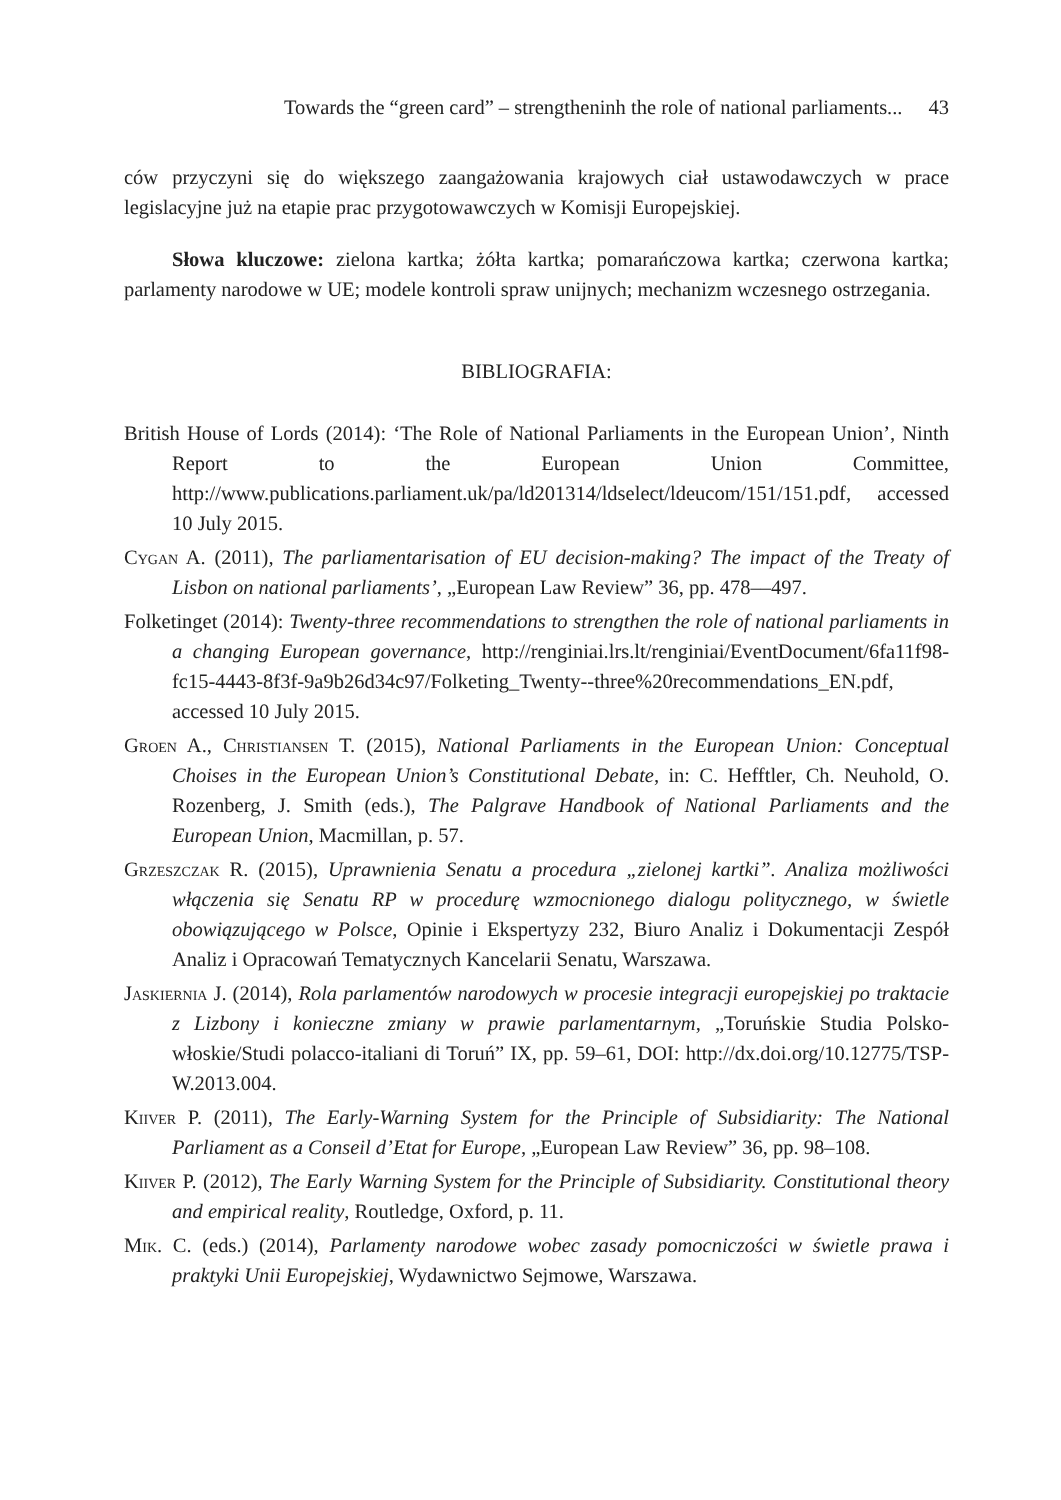Towards the “green card” – strengtheninh the role of national parliaments... 43
ców przyczyni się do większego zaangażowania krajowych ciał ustawodawczych w prace legislacyjne już na etapie prac przygotowawczych w Komisji Europejskiej.
Słowa kluczowe: zielona kartka; żółta kartka; pomarańczowa kartka; czerwona kartka; parlamenty narodowe w UE; modele kontroli spraw unijnych; mechanizm wczesnego ostrzegania.
BIBLIOGRAFIA:
British House of Lords (2014): ‘The Role of National Parliaments in the European Union’, Ninth Report to the European Union Committee, http://www.publications.parliament.uk/pa/ld201314/ldselect/ldeucom/151/151.pdf, accessed 10 July 2015.
Cygan A. (2011), The parliamentarisation of EU decision-making? The impact of the Treaty of Lisbon on national parliaments’, „European Law Review” 36, pp. 478––497.
Folketinget (2014): Twenty-three recommendations to strengthen the role of national parliaments in a changing European governance, http://renginiai.lrs.lt/renginiai/EventDocument/6fa11f98-fc15-4443-8f3f-9a9b26d34c97/Folketing_Twenty--three%20recommendations_EN.pdf, accessed 10 July 2015.
Groen A., Christiansen T. (2015), National Parliaments in the European Union: Conceptual Choises in the European Union’s Constitutional Debate, in: C. Hefftler, Ch. Neuhold, O. Rozenberg, J. Smith (eds.), The Palgrave Handbook of National Parliaments and the European Union, Macmillan, p. 57.
Grzeszczak R. (2015), Uprawnienia Senatu a procedura „zielonej kartki”. Analiza możliwości włączenia się Senatu RP w procedurę wzmocnionego dialogu politycznego, w świetle obowiązującego w Polsce, Opinie i Ekspertyzy 232, Biuro Analiz i Dokumentacji Zespół Analiz i Opracowań Tematycznych Kancelarii Senatu, Warszawa.
Jaskiernia J. (2014), Rola parlamentów narodowych w procesie integracji europejskiej po traktacie z Lizbony i konieczne zmiany w prawie parlamentarnym, „Toruńskie Studia Polsko-włoskie/Studi polacco-italiani di Toruń” IX, pp. 59–61, DOI: http://dx.doi.org/10.12775/TSP-W.2013.004.
Kiiver P. (2011), The Early-Warning System for the Principle of Subsidiarity: The National Parliament as a Conseil d’Etat for Europe, „European Law Review” 36, pp. 98–108.
Kiiver P. (2012), The Early Warning System for the Principle of Subsidiarity. Constitutional theory and empirical reality, Routledge, Oxford, p. 11.
Mik. C. (eds.) (2014), Parlamenty narodowe wobec zasady pomocniczości w świetle prawa i praktyki Unii Europejskiej, Wydawnictwo Sejmowe, Warszawa.